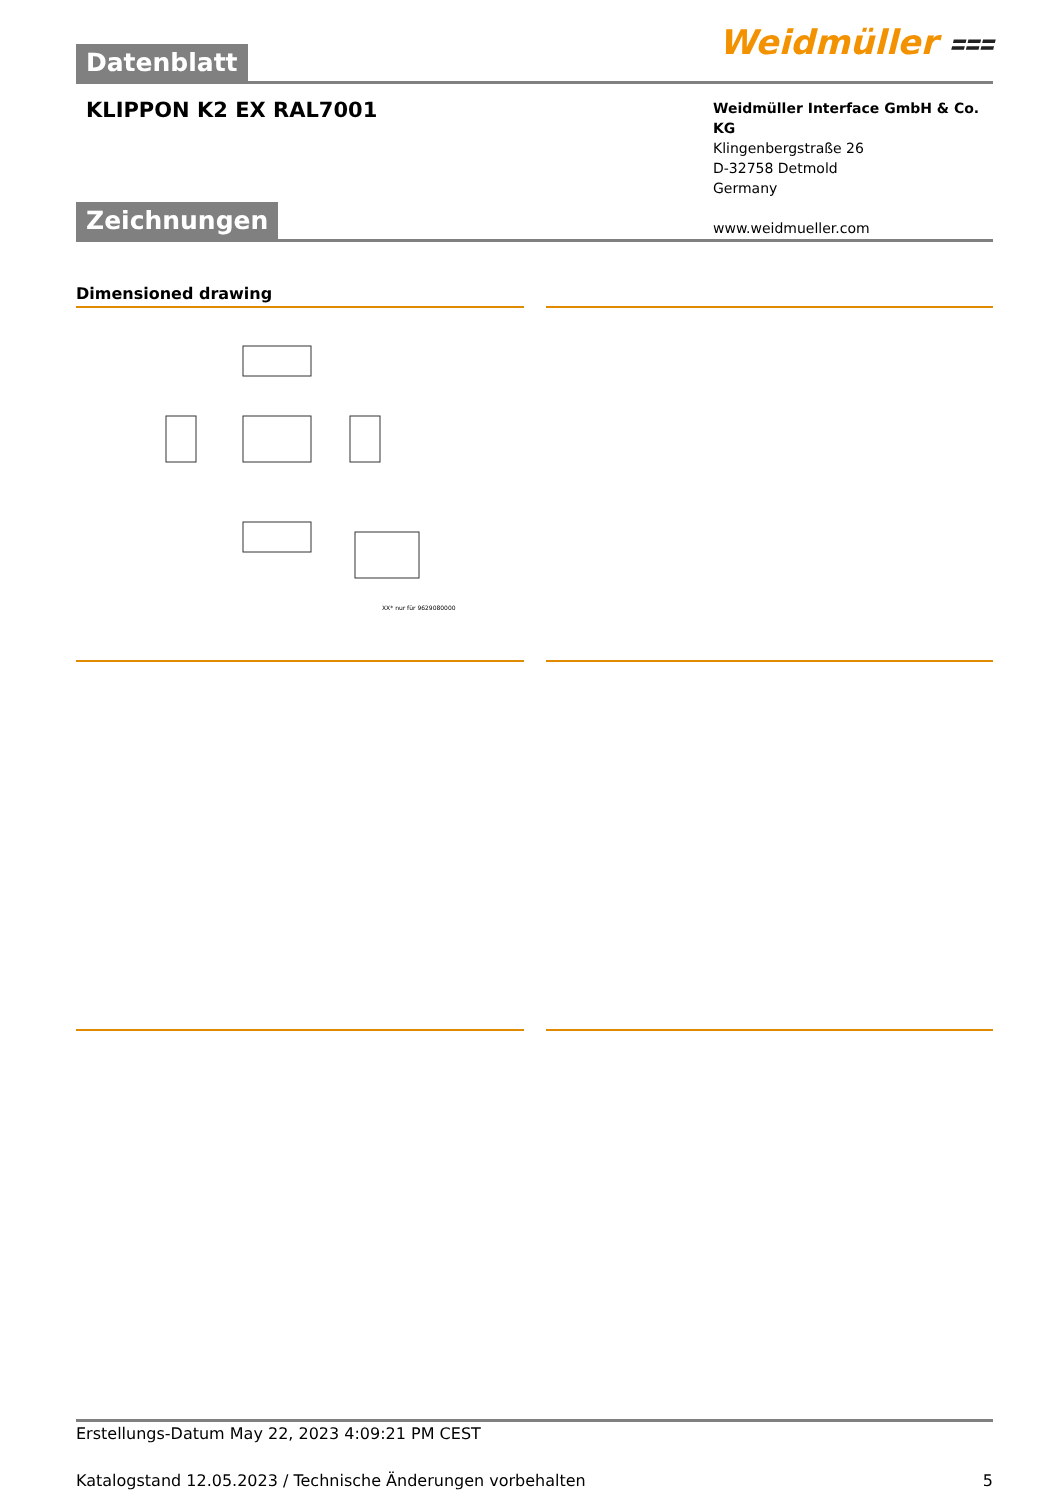Weidmüller ⩶
Datenblatt
KLIPPON K2 EX RAL7001
Weidmüller Interface GmbH & Co. KG
Klingenbergstraße 26
D-32758 Detmold
Germany
www.weidmueller.com
Zeichnungen
Dimensioned drawing
XX* nur für 9629080000
Erstellungs-Datum May 22, 2023 4:09:21 PM CEST
Katalogstand 12.05.2023 / Technische Änderungen vorbehalten 5